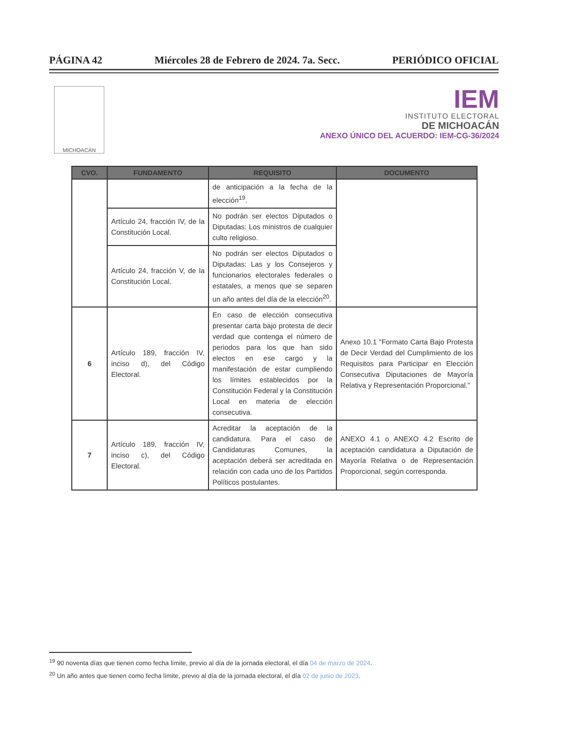PÁGINA 42 Miércoles 28 de Febrero de 2024. 7a. Secc. PERIÓDICO OFICIAL
MICHOACÁN
IEM
INSTITUTO ELECTORAL
DE MICHOACÁN
ANEXO ÚNICO DEL ACUERDO: IEM-CG-36/2024
| CVO. | FUNDAMENTO | REQUISITO | DOCUMENTO |
| --- | --- | --- | --- |
| | | de anticipación a la fecha de la elección<sup>19</sup>. | |
| | Artículo 24, fracción IV, de la Constitución Local. | No podrán ser electos Diputados o Diputadas: Los ministros de cualquier culto religioso. | |
| | Artículo 24, fracción V, de la Constitución Local. | No podrán ser electos Diputados o Diputadas: Las y los Consejeros y funcionarios electorales federales o estatales, a menos que se separen un año antes del día de la elección<sup>20</sup>. | |
| 6 | Artículo 189, fracción IV, inciso d), del Código Electoral. | En caso de elección consecutiva presentar carta bajo protesta de decir verdad que contenga el número de periodos para los que han sido electos en ese cargo y la manifestación de estar cumpliendo los límites establecidos por la Constitución Federal y la Constitución Local en materia de elección consecutiva. | Anexo 10.1 "Formato Carta Bajo Protesta de Decir Verdad del Cumplimiento de los Requisitos para Participar en Elección Consecutiva Diputaciones de Mayoría Relativa y Representación Proporcional." |
| 7 | Artículo 189, fracción IV, inciso c), del Código Electoral. | Acreditar la aceptación de la candidatura. Para el caso de Candidaturas Comunes, la aceptación deberá ser acreditada en relación con cada uno de los Partidos Políticos postulantes. | ANEXO 4.1 o ANEXO 4.2 Escrito de aceptación candidatura a Diputación de Mayoría Relativa o de Representación Proporcional, según corresponda. |
<sup>19</sup> 90 noventa días que tienen como fecha límite, previo al día de la jornada electoral, el día 04 de marzo de 2024.
<sup>20</sup> Un año antes que tienen como fecha límite, previo al día de la jornada electoral, el día 02 de junio de 2023.